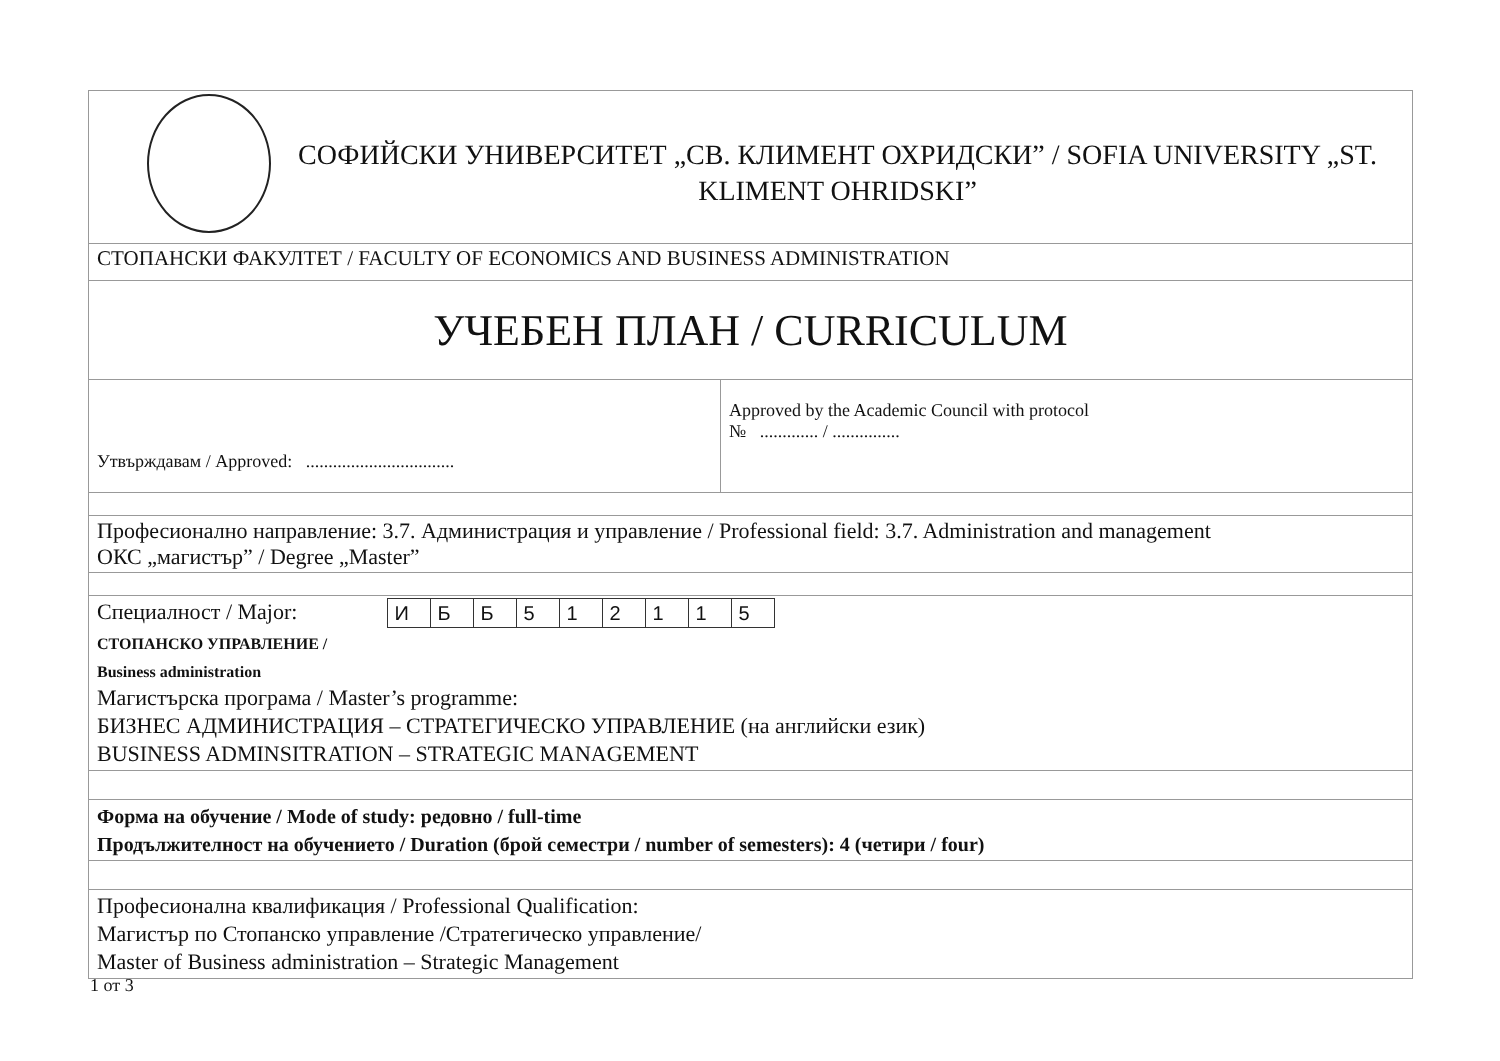| СОФИЙСКИ УНИВЕРСИТЕТ „СВ. КЛИМЕНТ ОХРИДСКИ” / SOFIA UNIVERSITY „ST. KLIMENT OHRIDSKI” | |
| СТОПАНСКИ ФАКУЛТЕТ / FACULTY OF ECONOMICS AND BUSINESS ADMINISTRATION | |
| УЧЕБЕН ПЛАН / CURRICULUM | |
| Утвърждавам / Approved: ................................. | Approved by the Academic Council with protocol № ............. / ............... |
| Професионално направление: 3.7. Администрация и управление / Professional field: 3.7. Administration and management ОКС „магистър” / Degree „Master” | |
| Специалност / Major: / И / Б / Б / 5 / 1 / 2 / 1 / 1 / 5 / СТОПАНСКО УПРАВЛЕНИЕ / Business administration Магистърска програма / Master’s programme: БИЗНЕС АДМИНИСТРАЦИЯ – СТРАТЕГИЧЕСКО УПРАВЛЕНИЕ (на английски език) BUSINESS ADMINSITRATION – STRATEGIC MANAGEMENT | |
| Форма на обучение / Mode of study: редовно / full-time Продължителност на обучението / Duration (брой семестри / number of semesters): 4 (четири / four) | |
| Професионална квалификация / Professional Qualification: Магистър по Стопанско управление /Стратегическо управление/ Master of Business administration – Strategic Management | |
1 от 3